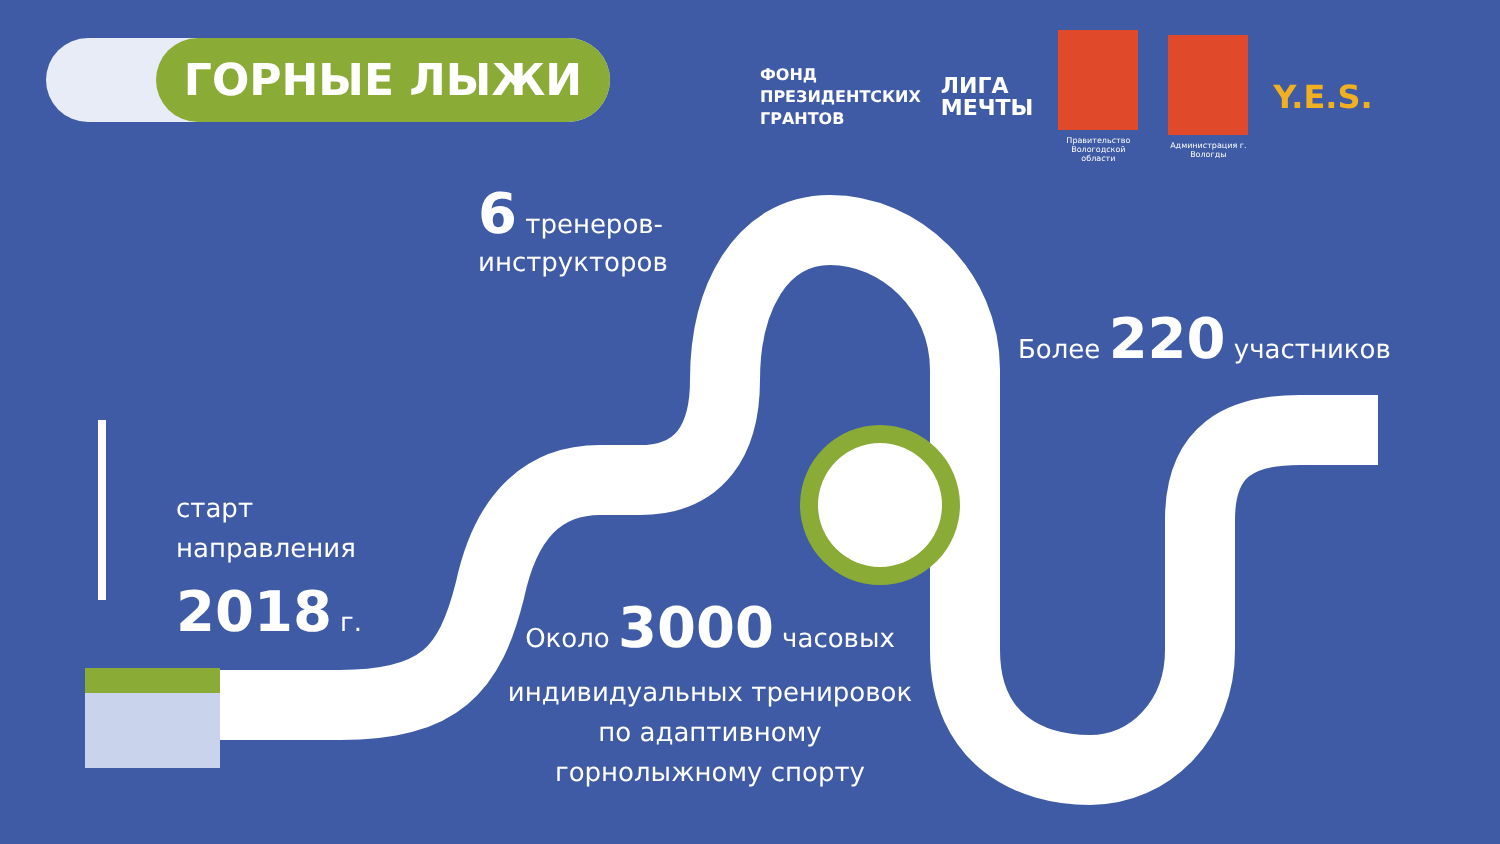ГОРНЫЕ ЛЫЖИ
ФОНД
ПРЕЗИДЕНТСКИХ
ГРАНТОВ
ЛИГА
МЕЧТЫ
Правительство Вологодской области
Администрация г. Вологды
Y.E.S.
6 тренеров-
инструкторов
Более 220 участников
старт
направления
2018 г.
Около 3000 часовых
индивидуальных тренировок
по адаптивному
горнолыжному спорту